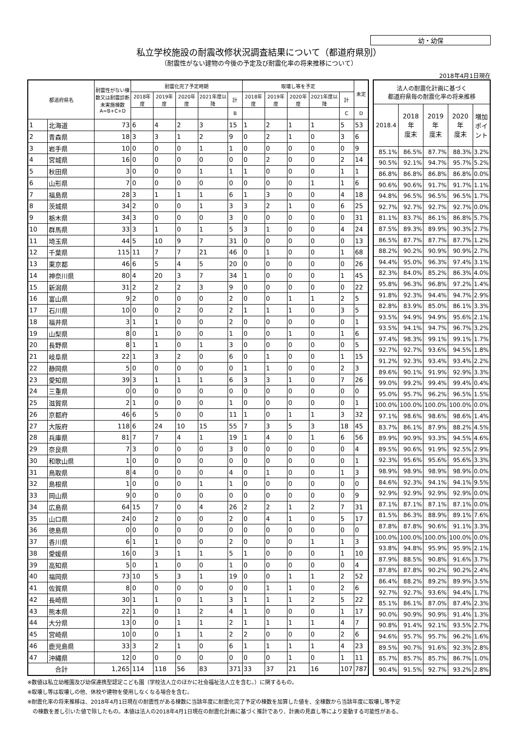幼・幼保
私立学校施設の耐震改修状況調査結果について（都道府県別）
（耐震性がない建物の今後の予定及び耐震化率の将来推移について）
2018年4月1日現在
| 都道府県名 | | 耐震性がない棟数又は耐震診断未実施棟数 A=B+C+D | 耐震化完了予定時期 | | | | | 取壊し等を予定 | | | | | 未定 |
| --- | --- | --- | --- | --- | --- | --- | --- | --- | --- | --- | --- | --- | --- |
| | | | 2018年度 | 2019年度 | 2020年度 | 2021年度以降 | 計 | 2018年度 | 2019年度 | 2020年度 | 2021年度以降 | 計 | |
| | | | | | | | B | | | | | C | D |
| 1 | 北海道 | 73 | 6 | 4 | 2 | 3 | 15 | 1 | 2 | 1 | 1 | 5 | 53 |
| 2 | 青森県 | 18 | 3 | 3 | 1 | 2 | 9 | 0 | 2 | 1 | 0 | 3 | 6 |
| 3 | 岩手県 | 10 | 0 | 0 | 0 | 1 | 1 | 0 | 0 | 0 | 0 | 0 | 9 |
| 4 | 宮城県 | 16 | 0 | 0 | 0 | 0 | 0 | 0 | 2 | 0 | 0 | 2 | 14 |
| 5 | 秋田県 | 3 | 0 | 0 | 0 | 1 | 1 | 1 | 0 | 0 | 0 | 1 | 1 |
| 6 | 山形県 | 7 | 0 | 0 | 0 | 0 | 0 | 0 | 0 | 0 | 1 | 1 | 6 |
| 7 | 福島県 | 28 | 3 | 1 | 1 | 1 | 6 | 1 | 3 | 0 | 0 | 4 | 18 |
| 8 | 茨城県 | 34 | 2 | 0 | 0 | 1 | 3 | 3 | 2 | 1 | 0 | 6 | 25 |
| 9 | 栃木県 | 34 | 3 | 0 | 0 | 0 | 3 | 0 | 0 | 0 | 0 | 0 | 31 |
| 10 | 群馬県 | 33 | 3 | 1 | 0 | 1 | 5 | 3 | 1 | 0 | 0 | 4 | 24 |
| 11 | 埼玉県 | 44 | 5 | 10 | 9 | 7 | 31 | 0 | 0 | 0 | 0 | 0 | 13 |
| 12 | 千葉県 | 115 | 11 | 7 | 7 | 21 | 46 | 0 | 1 | 0 | 0 | 1 | 68 |
| 13 | 東京都 | 46 | 6 | 5 | 4 | 5 | 20 | 0 | 0 | 0 | 0 | 0 | 26 |
| 14 | 神奈川県 | 80 | 4 | 20 | 3 | 7 | 34 | 1 | 0 | 0 | 0 | 1 | 45 |
| 15 | 新潟県 | 31 | 2 | 2 | 2 | 3 | 9 | 0 | 0 | 0 | 0 | 0 | 22 |
| 16 | 富山県 | 9 | 2 | 0 | 0 | 0 | 2 | 0 | 0 | 1 | 1 | 2 | 5 |
| 17 | 石川県 | 10 | 0 | 0 | 2 | 0 | 2 | 1 | 1 | 1 | 0 | 3 | 5 |
| 18 | 福井県 | 3 | 1 | 1 | 0 | 0 | 2 | 0 | 0 | 0 | 0 | 0 | 1 |
| 19 | 山梨県 | 8 | 0 | 1 | 0 | 0 | 1 | 0 | 0 | 1 | 0 | 1 | 6 |
| 20 | 長野県 | 8 | 1 | 1 | 0 | 1 | 3 | 0 | 0 | 0 | 0 | 0 | 5 |
| 21 | 岐阜県 | 22 | 1 | 3 | 2 | 0 | 6 | 0 | 1 | 0 | 0 | 1 | 15 |
| 22 | 静岡県 | 5 | 0 | 0 | 0 | 0 | 0 | 1 | 1 | 0 | 0 | 2 | 3 |
| 23 | 愛知県 | 39 | 3 | 1 | 1 | 1 | 6 | 3 | 3 | 1 | 0 | 7 | 26 |
| 24 | 三重県 | 0 | 0 | 0 | 0 | 0 | 0 | 0 | 0 | 0 | 0 | 0 | 0 |
| 25 | 滋賀県 | 2 | 1 | 0 | 0 | 0 | 1 | 0 | 0 | 0 | 0 | 0 | 1 |
| 26 | 京都府 | 46 | 6 | 5 | 0 | 0 | 11 | 1 | 0 | 1 | 1 | 3 | 32 |
| 27 | 大阪府 | 118 | 6 | 24 | 10 | 15 | 55 | 7 | 3 | 5 | 3 | 18 | 45 |
| 28 | 兵庫県 | 81 | 7 | 7 | 4 | 1 | 19 | 1 | 4 | 0 | 1 | 6 | 56 |
| 29 | 奈良県 | 7 | 3 | 0 | 0 | 0 | 3 | 0 | 0 | 0 | 0 | 0 | 4 |
| 30 | 和歌山県 | 1 | 0 | 0 | 0 | 0 | 0 | 0 | 0 | 0 | 0 | 0 | 1 |
| 31 | 鳥取県 | 8 | 4 | 0 | 0 | 0 | 4 | 0 | 1 | 0 | 0 | 1 | 3 |
| 32 | 島根県 | 1 | 0 | 0 | 0 | 1 | 1 | 0 | 0 | 0 | 0 | 0 | 0 |
| 33 | 岡山県 | 9 | 0 | 0 | 0 | 0 | 0 | 0 | 0 | 0 | 0 | 0 | 9 |
| 34 | 広島県 | 64 | 15 | 7 | 0 | 4 | 26 | 2 | 2 | 1 | 2 | 7 | 31 |
| 35 | 山口県 | 24 | 0 | 2 | 0 | 0 | 2 | 0 | 4 | 1 | 0 | 5 | 17 |
| 36 | 徳島県 | 0 | 0 | 0 | 0 | 0 | 0 | 0 | 0 | 0 | 0 | 0 | 0 |
| 37 | 香川県 | 6 | 1 | 1 | 0 | 0 | 2 | 0 | 0 | 0 | 1 | 1 | 3 |
| 38 | 愛媛県 | 16 | 0 | 3 | 1 | 1 | 5 | 1 | 0 | 0 | 0 | 1 | 10 |
| 39 | 高知県 | 5 | 0 | 1 | 0 | 0 | 1 | 0 | 0 | 0 | 0 | 0 | 4 |
| 40 | 福岡県 | 73 | 10 | 5 | 3 | 1 | 19 | 0 | 0 | 1 | 1 | 2 | 52 |
| 41 | 佐賀県 | 8 | 0 | 0 | 0 | 0 | 0 | 0 | 1 | 1 | 0 | 2 | 6 |
| 42 | 長崎県 | 30 | 1 | 1 | 0 | 1 | 3 | 1 | 1 | 1 | 2 | 5 | 22 |
| 43 | 熊本県 | 22 | 1 | 0 | 1 | 2 | 4 | 1 | 0 | 0 | 0 | 1 | 17 |
| 44 | 大分県 | 13 | 0 | 0 | 1 | 1 | 2 | 1 | 1 | 1 | 1 | 4 | 7 |
| 45 | 宮崎県 | 10 | 0 | 0 | 1 | 1 | 2 | 2 | 0 | 0 | 0 | 2 | 6 |
| 46 | 鹿児島県 | 33 | 3 | 2 | 1 | 0 | 6 | 1 | 1 | 1 | 1 | 4 | 23 |
| 47 | 沖縄県 | 12 | 0 | 0 | 0 | 0 | 0 | 0 | 0 | 1 | 0 | 1 | 11 |
| 合計 | | 1,265 | 114 | 118 | 56 | 83 | 371 | 33 | 37 | 21 | 16 | 107 | 787 |
| 法人の耐震化計画に基づく 都道府県毎の耐震化率の将来推移 | | | | |
| --- | --- | --- | --- | --- |
| 2018.4 | 2018年 度末 | 2019年 度末 | 2020年 度末 | 増加 ポイント |
| 85.1% | 86.5% | 87.7% | 88.3% | 3.2% |
| 90.5% | 92.1% | 94.7% | 95.7% | 5.2% |
| 86.8% | 86.8% | 86.8% | 86.8% | 0.0% |
| 90.6% | 90.6% | 91.7% | 91.7% | 1.1% |
| 94.8% | 96.5% | 96.5% | 96.5% | 1.7% |
| 92.7% | 92.7% | 92.7% | 92.7% | 0.0% |
| 81.1% | 83.7% | 86.1% | 86.8% | 5.7% |
| 87.5% | 89.3% | 89.9% | 90.3% | 2.7% |
| 86.5% | 87.7% | 87.7% | 87.7% | 1.2% |
| 88.2% | 90.2% | 90.9% | 90.9% | 2.7% |
| 94.4% | 95.0% | 96.3% | 97.4% | 3.1% |
| 82.3% | 84.0% | 85.2% | 86.3% | 4.0% |
| 95.8% | 96.3% | 96.8% | 97.2% | 1.4% |
| 91.8% | 92.3% | 94.4% | 94.7% | 2.9% |
| 82.8% | 83.9% | 85.0% | 86.1% | 3.3% |
| 93.5% | 94.9% | 94.9% | 95.6% | 2.1% |
| 93.5% | 94.1% | 94.7% | 96.7% | 3.2% |
| 97.4% | 98.3% | 99.1% | 99.1% | 1.7% |
| 92.7% | 92.7% | 93.6% | 94.5% | 1.8% |
| 91.2% | 92.3% | 93.4% | 93.4% | 2.2% |
| 89.6% | 90.1% | 91.9% | 92.9% | 3.3% |
| 99.0% | 99.2% | 99.4% | 99.4% | 0.4% |
| 95.0% | 95.7% | 96.2% | 96.5% | 1.5% |
| 100.0% | 100.0% | 100.0% | 100.0% | 0.0% |
| 97.1% | 98.6% | 98.6% | 98.6% | 1.4% |
| 83.7% | 86.1% | 87.9% | 88.2% | 4.5% |
| 89.9% | 90.9% | 93.3% | 94.5% | 4.6% |
| 89.5% | 90.6% | 91.9% | 92.5% | 2.9% |
| 92.3% | 95.6% | 95.6% | 95.6% | 3.3% |
| 98.9% | 98.9% | 98.9% | 98.9% | 0.0% |
| 84.6% | 92.3% | 94.1% | 94.1% | 9.5% |
| 92.9% | 92.9% | 92.9% | 92.9% | 0.0% |
| 87.1% | 87.1% | 87.1% | 87.1% | 0.0% |
| 81.5% | 86.3% | 88.9% | 89.1% | 7.6% |
| 87.8% | 87.8% | 90.6% | 91.1% | 3.3% |
| 100.0% | 100.0% | 100.0% | 100.0% | 0.0% |
| 93.8% | 94.8% | 95.9% | 95.9% | 2.1% |
| 87.9% | 88.5% | 90.8% | 91.6% | 3.7% |
| 87.8% | 87.8% | 90.2% | 90.2% | 2.4% |
| 86.4% | 88.2% | 89.2% | 89.9% | 3.5% |
| 92.7% | 92.7% | 93.6% | 94.4% | 1.7% |
| 85.1% | 86.1% | 87.0% | 87.4% | 2.3% |
| 90.0% | 90.9% | 90.9% | 91.4% | 1.3% |
| 90.8% | 91.4% | 92.1% | 93.5% | 2.7% |
| 94.6% | 95.7% | 95.7% | 96.2% | 1.6% |
| 89.5% | 90.7% | 91.6% | 92.3% | 2.8% |
| 85.7% | 85.7% | 85.7% | 86.7% | 1.0% |
| 90.4% | 91.5% | 92.7% | 93.2% | 2.8% |
※数値は私立幼稚園及び幼保連携型認定こども園（学校法人立のほかに社会福祉法人立を含む。）に関するもの。
※取壊し等は取壊しの他、休校や建物を使用しなくなる場合を含む。
※耐震化率の将来推移は、2018年4月1日現在の耐震性がある棟数に当該年度に耐震化完了予定の棟数を加算した値を、全棟数から当該年度に取壊し等予定
　の棟数を差し引いた値で除したもの。本値は法人の2018年4月1日現在の耐震化計画に基づく推計であり、計画の見直し等により変動する可能性がある。